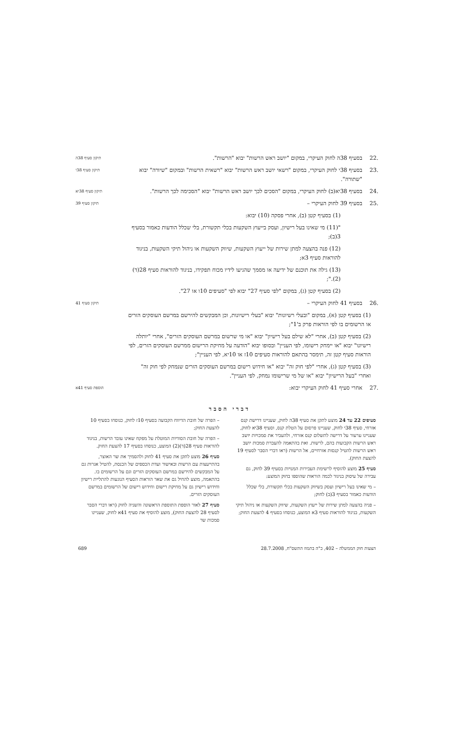.22 בסעיף 38ה לחוק העיקרי, במקום "יושב ראש הרשות" יבוא "הרשות".
תיקון סעיף 38ה
.23 בסעיף 38י לחוק העיקרי, במקום "רשאי יושב ראש הרשות" יבוא "רשאית הרשות" ובמקום "שיורה" יבוא "שתורה".
תיקון סעיף 38י
.24 בסעיף 38יא(ב) לחוק העיקרי, במקום "הסכים לכך יושב ראש הרשות" יבוא "הסכימה לכך הרשות".
תיקון סעיף 38יא
.25 בסעיף 39 לחוק העיקרי –
תיקון סעיף 39
(1) בסעיף קטן (ב), אחרי פסקה (10) יבוא:
"(11) מי שאינו בעל רישיון, ועסק בייעוץ השקעות בכלי תקשורת, בלי שכלל הודעות כאמור בסעיף 3(ב);
(12) פנה בהצעה למתן שירות של ייעוץ השקעות, שיווק השקעות או ניהול תיקי השקעות, בניגוד להוראות סעיף 3א;
(13) גילה את תוכנם של ידיעה או מסמך שהגיעו לידיו מכוח תפקידו, בניגוד להוראות סעיף 28(ד)(2).";
(2) בסעיף קטן (ג), במקום "לפי סעיף 27" יבוא לפי "סעיפים 10ו או 27".
.26 בסעיף 41 לחוק העיקרי –
תיקון סעיף 41
(1) בסעיף קטן (א), במקום "ובעלי רשיונות" יבוא "בעלי רישיונות, וכן המבקשים להירשם במרשם העוסקים הזרים או הרשומים בו לפי הוראות פרק ב'1";
(2) בסעיף קטן (ב), אחרי "לא שילם בעל רישיון" יבוא "או מי שרשום במרשם העוסקים הזרים", אחרי "יותלה רישיונו" יבוא "או יימחק רישומו, לפי העניין" ובסופו יבוא "הודעה על מחיקת הרישום ממרשם העוסקים הזרים, לפי הוראות סעיף קטן זה, תימסר בהתאם להוראות סעיפים 10ז או 10יא, לפי העניין";
(3) בסעיף קטן (ג), אחרי "לפי חוק זה" יבוא "או חידוש רישום במרשם העוסקים הזרים שנמחק לפי חוק זה" ואחרי "בעל הרישיון" יבוא "או של מי שרישומו נמחק, לפי העניין".
.27 אחרי סעיף 41 לחוק העיקרי יבוא:
הוספת סעיף 41א
דברי הסבר
סעיפים 22 עד 24 מוצע לתקן את סעיף 38ה לחוק, שעניינו דרישת קנס אזרחי, סעיף 38י לחוק, שעניינו פרסום על הטלת קנס, וסעיף 38יא לחוק, שעניינו ערעור על דרישה לתשלום קנס אזרחי, ולהעביר את סמכויות יושב ראש הרשות הקבועות בהם, לרשות. זאת בהתאמה להעברת סמכות יושב ראש הרשות להטיל קנסות אזרחיים, אל הרשות (ראו דברי הסבר לסעיף 19 להצעת החוק).
סעיף 25 מוצע להוסיף לרשימת העבירות המנויות בסעיף 39 לחוק, גם עבירה של עיסוק בניגוד לכמה הוראות שהוספו בחוק המוצע:
– מי שאינו בעל רישיון ועסק בשיווק השקעות בכלי תקשורת, בלי שכלל הודעות כאמור בסעיף 3(ב) לחוק;
– פניה בהצעה למתן שירות של ייעוץ השקעות, שיווק השקעות או ניהול תיקי השקעות, בניגוד להוראות סעיף 3א המוצע, כנוסחו בסעיף 4 להצעת החוק;
– הפרה של חובת הדיווח הקבועה בסעיף 10ז לחוק, כנוסחו בסעיף 10 להצעת החוק;
– הפרה של חובת הסודיות המוטלת על מפקח שאינו עובד הרשות, בניגוד להוראות סעיף 28(ד)(2) המוצע, כנוסחו בסעיף 17 להצעת החוק.
סעיף 26 מוצע לתקן את סעיף 41 לחוק ולהסמיך את שר האוצר, בהתייעצות עם הרשות ובאישור ועדת הכספים של הכנסת, להטיל אגרות גם על המבקשים להירשם במרשם העוסקים הזרים וגם על הרשומים בו. בהתאמה, מוצע להחיל גם את שאר הוראות הסעיף הנוגעות להתליית רישיון וחידוש רישיון גם על מחיקת רישום וחידוש רישום של הרשומים במרשם העוסקים הזרים.
סעיף 27 לאור הוספת התוספת הראשונה והשניה לחוק (ראו דברי הסבר לסעיף 28 להצעת החוק), מוצע להוסיף את סעיף 41א לחוק, שעניינו סמכות שר
הצעות חוק הממשלה – 402, כ"ה בתמוז התשס"ח, 28.7.2008 689